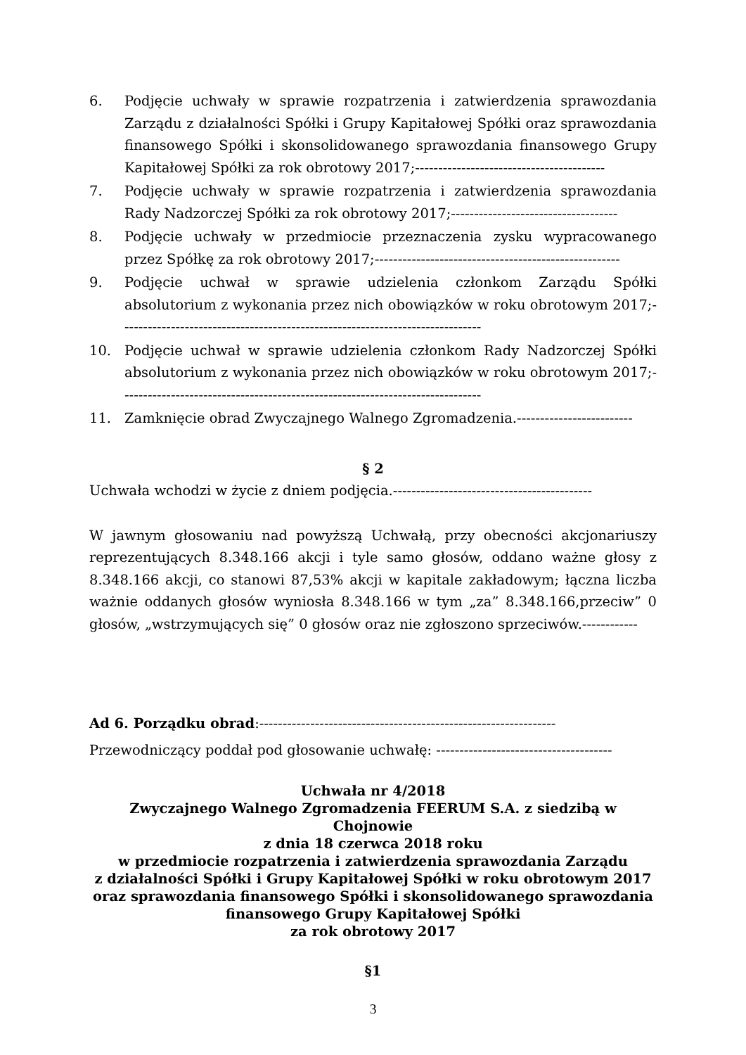6. Podjęcie uchwały w sprawie rozpatrzenia i zatwierdzenia sprawozdania Zarządu z działalności Spółki i Grupy Kapitałowej Spółki oraz sprawozdania finansowego Spółki i skonsolidowanego sprawozdania finansowego Grupy Kapitałowej Spółki za rok obrotowy 2017;-----------------------------------------
7. Podjęcie uchwały w sprawie rozpatrzenia i zatwierdzenia sprawozdania Rady Nadzorczej Spółki za rok obrotowy 2017;------------------------------------
8. Podjęcie uchwały w przedmiocie przeznaczenia zysku wypracowanego przez Spółkę za rok obrotowy 2017;-----------------------------------------------------
9. Podjęcie uchwał w sprawie udzielenia członkom Zarządu Spółki absolutorium z wykonania przez nich obowiązków w roku obrotowym 2017;- -----------------------------------------------------------------------------
10. Podjęcie uchwał w sprawie udzielenia członkom Rady Nadzorczej Spółki absolutorium z wykonania przez nich obowiązków w roku obrotowym 2017;- -----------------------------------------------------------------------------
11. Zamknięcie obrad Zwyczajnego Walnego Zgromadzenia.-------------------------
§ 2
Uchwała wchodzi w życie z dniem podjęcia.-------------------------------------------
W jawnym głosowaniu nad powyższą Uchwałą, przy obecności akcjonariuszy reprezentujących 8.348.166 akcji i tyle samo głosów, oddano ważne głosy z 8.348.166 akcji, co stanowi 87,53% akcji w kapitale zakładowym; łączna liczba ważnie oddanych głosów wyniosła 8.348.166 w tym „za” 8.348.166,przeciw” 0 głosów, „wstrzymujących się” 0 głosów oraz nie zgłoszono sprzeciwów.------------
Ad 6. Porządku obrad:----------------------------------------------------------------
Przewodniczący poddał pod głosowanie uchwałę: --------------------------------------
Uchwała nr 4/2018
Zwyczajnego Walnego Zgromadzenia FEERUM S.A. z siedzibą w Chojnowie
z dnia 18 czerwca 2018 roku
w przedmiocie rozpatrzenia i zatwierdzenia sprawozdania Zarządu
z działalności Spółki i Grupy Kapitałowej Spółki w roku obrotowym 2017
oraz sprawozdania finansowego Spółki i skonsolidowanego sprawozdania
finansowego Grupy Kapitałowej Spółki
za rok obrotowy 2017
§1
3